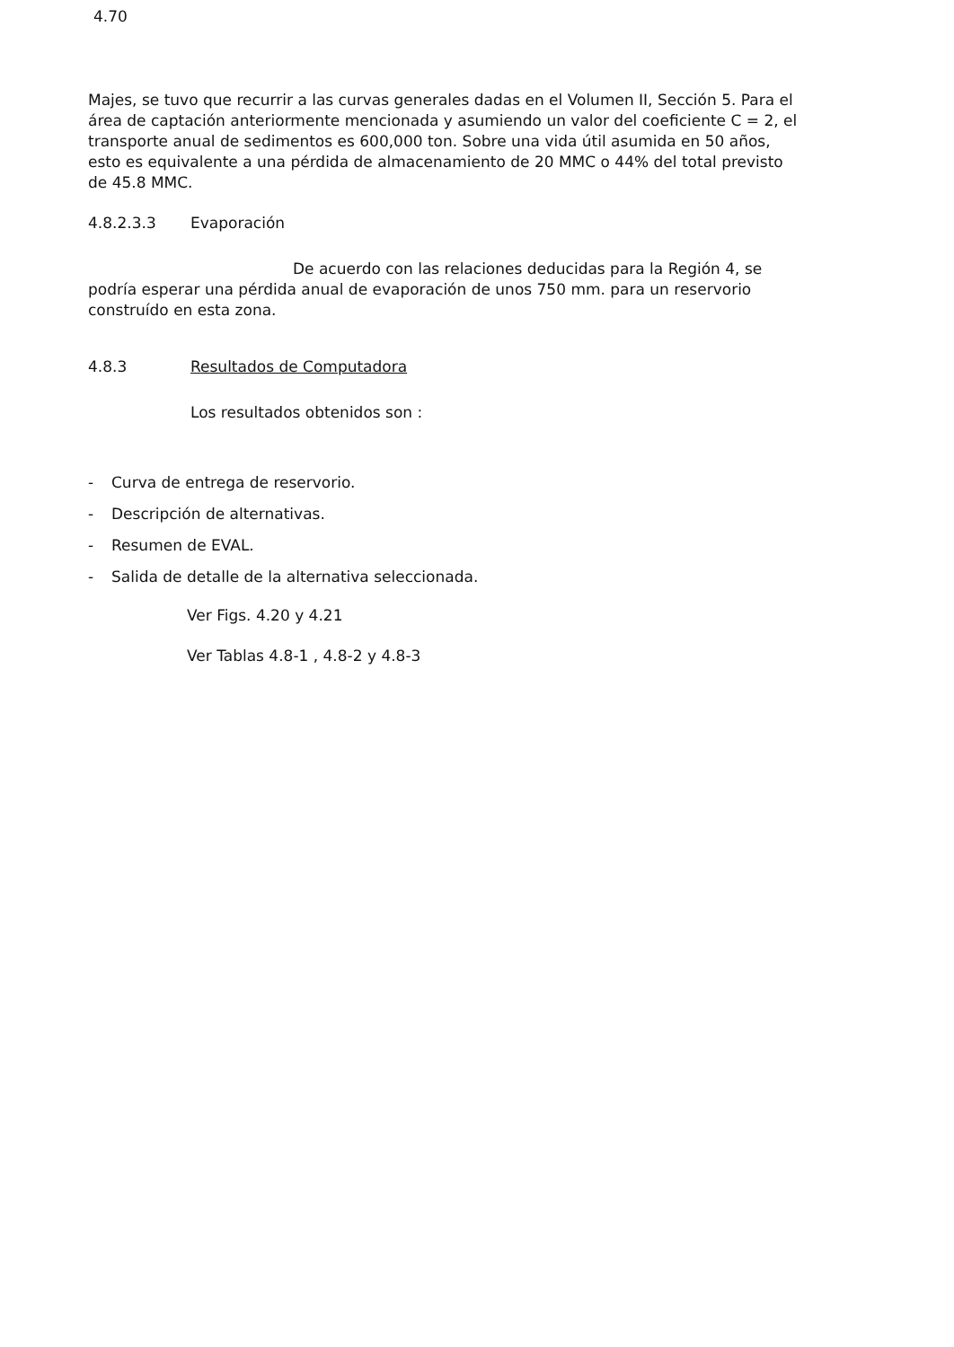4.70
Majes, se tuvo que recurrir a las curvas generales dadas en el Volumen II, Sección 5. Para el área de captación anteriormente mencionada y asumiendo un valor del coeficiente C = 2, el transporte anual de sedimentos es 600,000 ton. Sobre una vida útil asumida en 50 años, esto es equivalente a una pérdida de almacenamiento de 20 MMC o 44% del total previsto de 45.8 MMC.
4.8.2.3.3 Evaporación
De acuerdo con las relaciones deducidas para la Región 4, se podría esperar una pérdida anual de evaporación de unos 750 mm. para un reservorio construído en esta zona.
4.8.3 Resultados de Computadora
Los resultados obtenidos son :
- Curva de entrega de reservorio.
- Descripción de alternativas.
- Resumen de EVAL.
- Salida de detalle de la alternativa seleccionada.
Ver Figs. 4.20 y 4.21
Ver Tablas 4.8-1 , 4.8-2 y 4.8-3